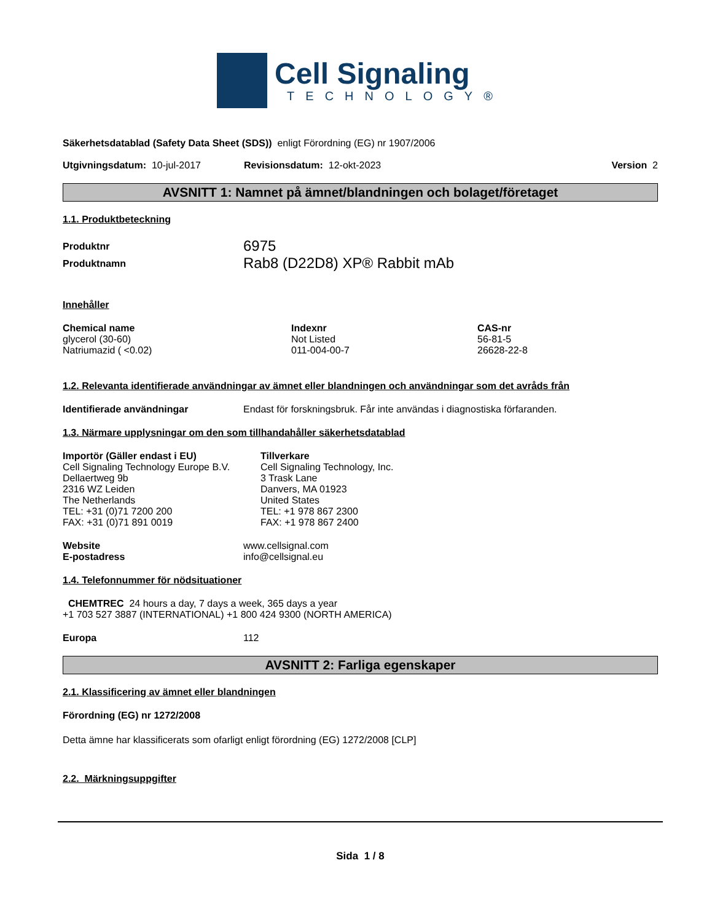Cell Signaling
TECHNOLOGY®
Säkerhetsdatablad (Safety Data Sheet (SDS)) enligt Förordning (EG) nr 1907/2006
Utgivningsdatum: 10-jul-2017 Revisionsdatum: 12-okt-2023 Version 2
AVSNITT 1: Namnet på ämnet/blandningen och bolaget/företaget
1.1. Produktbeteckning
| Produktnr | 6975 |
| Produktnamn | Rab8 (D22D8) XP® Rabbit mAb |
Innehåller
| Chemical name | Indexnr | CAS-nr |
| --- | --- | --- |
| glycerol (30-60) | Not Listed | 56-81-5 |
| Natriumazid ( <0.02) | 011-004-00-7 | 26628-22-8 |
1.2. Relevanta identifierade användningar av ämnet eller blandningen och användningar som det avråds från
| Identifierade användningar | Endast för forskningsbruk. Får inte användas i diagnostiska förfaranden. |
1.3. Närmare upplysningar om den som tillhandahåller säkerhetsdatablad
| Importör (Gäller endast i EU) Cell Signaling Technology Europe B.V. Dellaertweg 9b 2316 WZ Leiden The Netherlands TEL: +31 (0)71 7200 200 FAX: +31 (0)71 891 0019 | Tillverkare Cell Signaling Technology, Inc. 3 Trask Lane Danvers, MA 01923 United States TEL: +1 978 867 2300 FAX: +1 978 867 2400 |
| Website | www.cellsignal.com |
| E-postadress | info@cellsignal.eu |
1.4. Telefonnummer för nödsituationer
CHEMTREC 24 hours a day, 7 days a week, 365 days a year
+1 703 527 3887 (INTERNATIONAL) +1 800 424 9300 (NORTH AMERICA)
| Europa | 112 |
AVSNITT 2: Farliga egenskaper
2.1. Klassificering av ämnet eller blandningen
Förordning (EG) nr 1272/2008
Detta ämne har klassificerats som ofarligt enligt förordning (EG) 1272/2008 [CLP]
2.2. Märkningsuppgifter
Sida 1 / 8